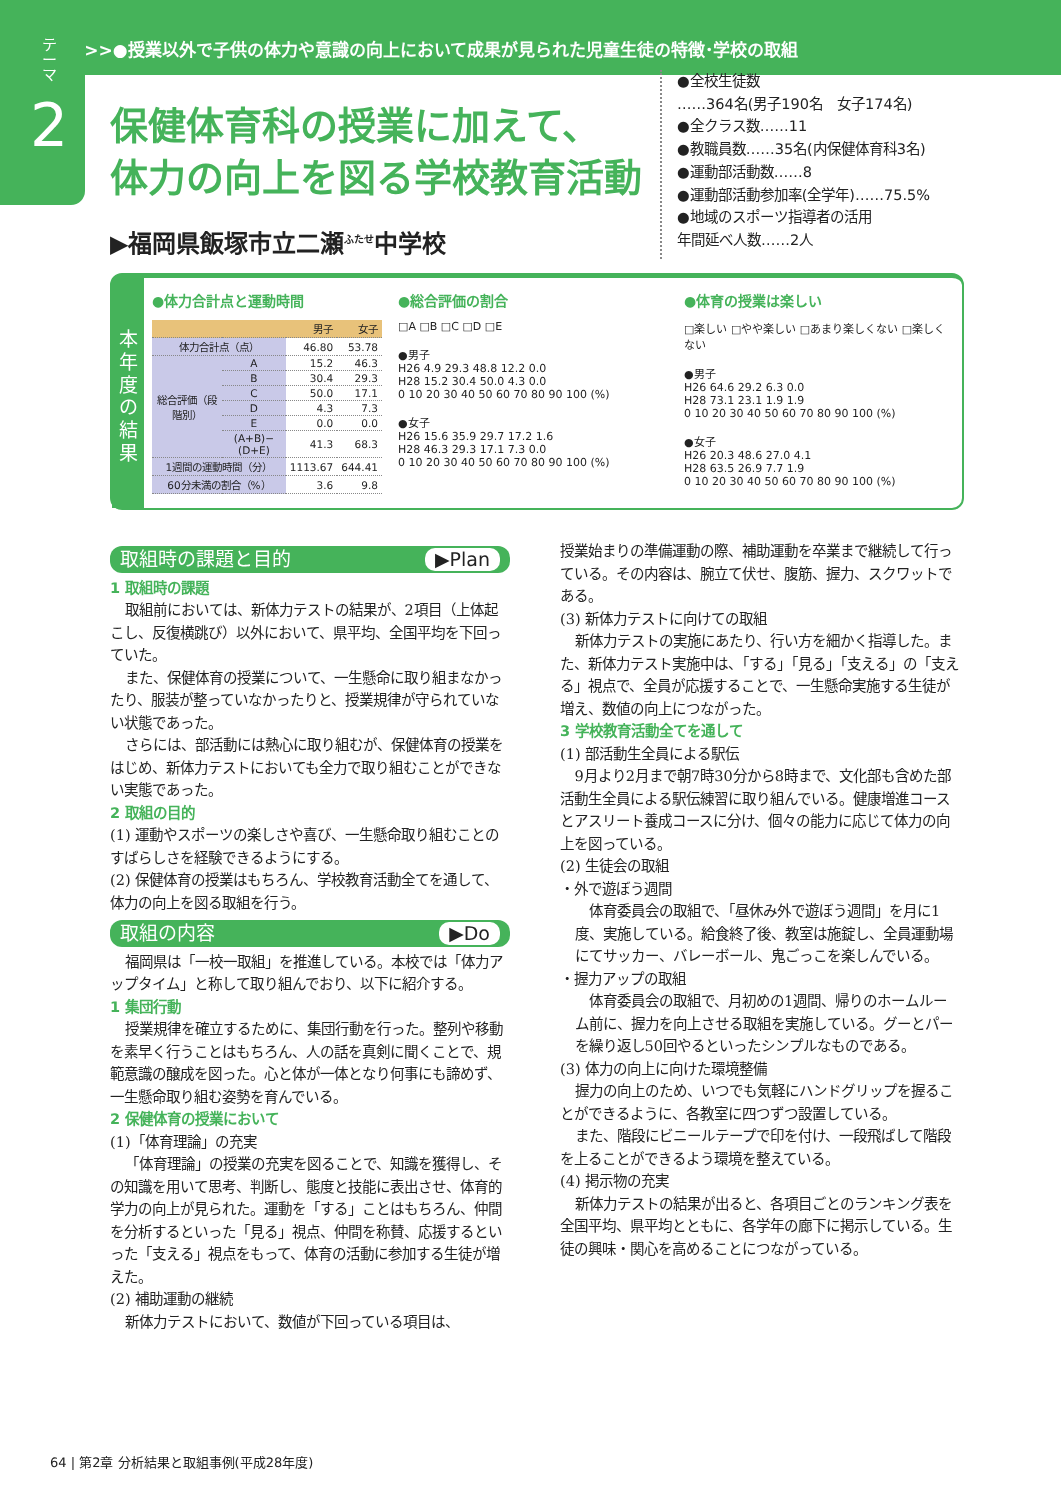>>>●授業以外で子供の体力や意識の向上において成果が見られた児童生徒の特徴･学校の取組
テーマ
2
保健体育科の授業に加えて、
体力の向上を図る学校教育活動
▶福岡県飯塚市立二瀬<sup>ふたせ</sup>中学校
●全校生徒数
……364名(男子190名　女子174名)
●全クラス数……11
●教職員数……35名(内保健体育科3名)
●運動部活動数……8
●運動部活動参加率(全学年)……75.5%
●地域のスポーツ指導者の活用
年間延べ人数……2人
本年度の結果
●体力合計点と運動時間
| | | 男子 | 女子 |
| --- | --- | --- | --- |
| 体力合計点（点） | | 46.80 | 53.78 |
| 総合評価（段階別） | A | 15.2 | 46.3 |
| | B | 30.4 | 29.3 |
| | C | 50.0 | 17.1 |
| | D | 4.3 | 7.3 |
| | E | 0.0 | 0.0 |
| | (A+B)−(D+E) | 41.3 | 68.3 |
| 1週間の運動時間（分） | | 1113.67 | 644.41 |
| 60分未満の割合（%） | | 3.6 | 9.8 |
●総合評価の割合
□A □B □C □D □E
●男子
H26 4.9 29.3 48.8 12.2 0.0
H28 15.2 30.4 50.0 4.3 0.0
0 10 20 30 40 50 60 70 80 90 100 (%)
●女子
H26 15.6 35.9 29.7 17.2 1.6
H28 46.3 29.3 17.1 7.3 0.0
0 10 20 30 40 50 60 70 80 90 100 (%)
●体育の授業は楽しい
□楽しい □やや楽しい □あまり楽しくない □楽しくない
●男子
H26 64.6 29.2 6.3 0.0
H28 73.1 23.1 1.9 1.9
0 10 20 30 40 50 60 70 80 90 100 (%)
●女子
H26 20.3 48.6 27.0 4.1
H28 63.5 26.9 7.7 1.9
0 10 20 30 40 50 60 70 80 90 100 (%)
取組時の課題と目的 ▶Plan
1 取組時の課題
取組前においては、新体力テストの結果が、2項目（上体起こし、反復横跳び）以外において、県平均、全国平均を下回っていた。
また、保健体育の授業について、一生懸命に取り組まなかったり、服装が整っていなかったりと、授業規律が守られていない状態であった。
さらには、部活動には熱心に取り組むが、保健体育の授業をはじめ、新体力テストにおいても全力で取り組むことができない実態であった。
2 取組の目的
(1) 運動やスポーツの楽しさや喜び、一生懸命取り組むことのすばらしさを経験できるようにする。
(2) 保健体育の授業はもちろん、学校教育活動全てを通して、体力の向上を図る取組を行う。
取組の内容 ▶Do
福岡県は「一校一取組」を推進している。本校では「体力アップタイム」と称して取り組んでおり、以下に紹介する。
1 集団行動
授業規律を確立するために、集団行動を行った。整列や移動を素早く行うことはもちろん、人の話を真剣に聞くことで、規範意識の醸成を図った。心と体が一体となり何事にも諦めず、一生懸命取り組む姿勢を育んでいる。
2 保健体育の授業において
(1)「体育理論」の充実
「体育理論」の授業の充実を図ることで、知識を獲得し、その知識を用いて思考、判断し、態度と技能に表出させ、体育的学力の向上が見られた。運動を「する」ことはもちろん、仲間を分析するといった「見る」視点、仲間を称賛、応援するといった「支える」視点をもって、体育の活動に参加する生徒が増えた。
(2) 補助運動の継続
新体力テストにおいて、数値が下回っている項目は、
授業始まりの準備運動の際、補助運動を卒業まで継続して行っている。その内容は、腕立て伏せ、腹筋、握力、スクワットである。
(3) 新体力テストに向けての取組
新体力テストの実施にあたり、行い方を細かく指導した。また、新体力テスト実施中は、「する」「見る」「支える」の「支える」視点で、全員が応援することで、一生懸命実施する生徒が増え、数値の向上につながった。
3 学校教育活動全てを通して
(1) 部活動生全員による駅伝
9月より2月まで朝7時30分から8時まで、文化部も含めた部活動生全員による駅伝練習に取り組んでいる。健康増進コースとアスリート養成コースに分け、個々の能力に応じて体力の向上を図っている。
(2) 生徒会の取組
・外で遊ぼう週間
体育委員会の取組で、「昼休み外で遊ぼう週間」を月に1度、実施している。給食終了後、教室は施錠し、全員運動場にてサッカー、バレーボール、鬼ごっこを楽しんでいる。
・握力アップの取組
体育委員会の取組で、月初めの1週間、帰りのホームルーム前に、握力を向上させる取組を実施している。グーとパーを繰り返し50回やるといったシンプルなものである。
(3) 体力の向上に向けた環境整備
握力の向上のため、いつでも気軽にハンドグリップを握ることができるように、各教室に四つずつ設置している。
また、階段にビニールテープで印を付け、一段飛ばして階段を上ることができるよう環境を整えている。
(4) 掲示物の充実
新体力テストの結果が出ると、各項目ごとのランキング表を全国平均、県平均とともに、各学年の廊下に掲示している。生徒の興味・関心を高めることにつながっている。
64 | 第2章 分析結果と取組事例(平成28年度)